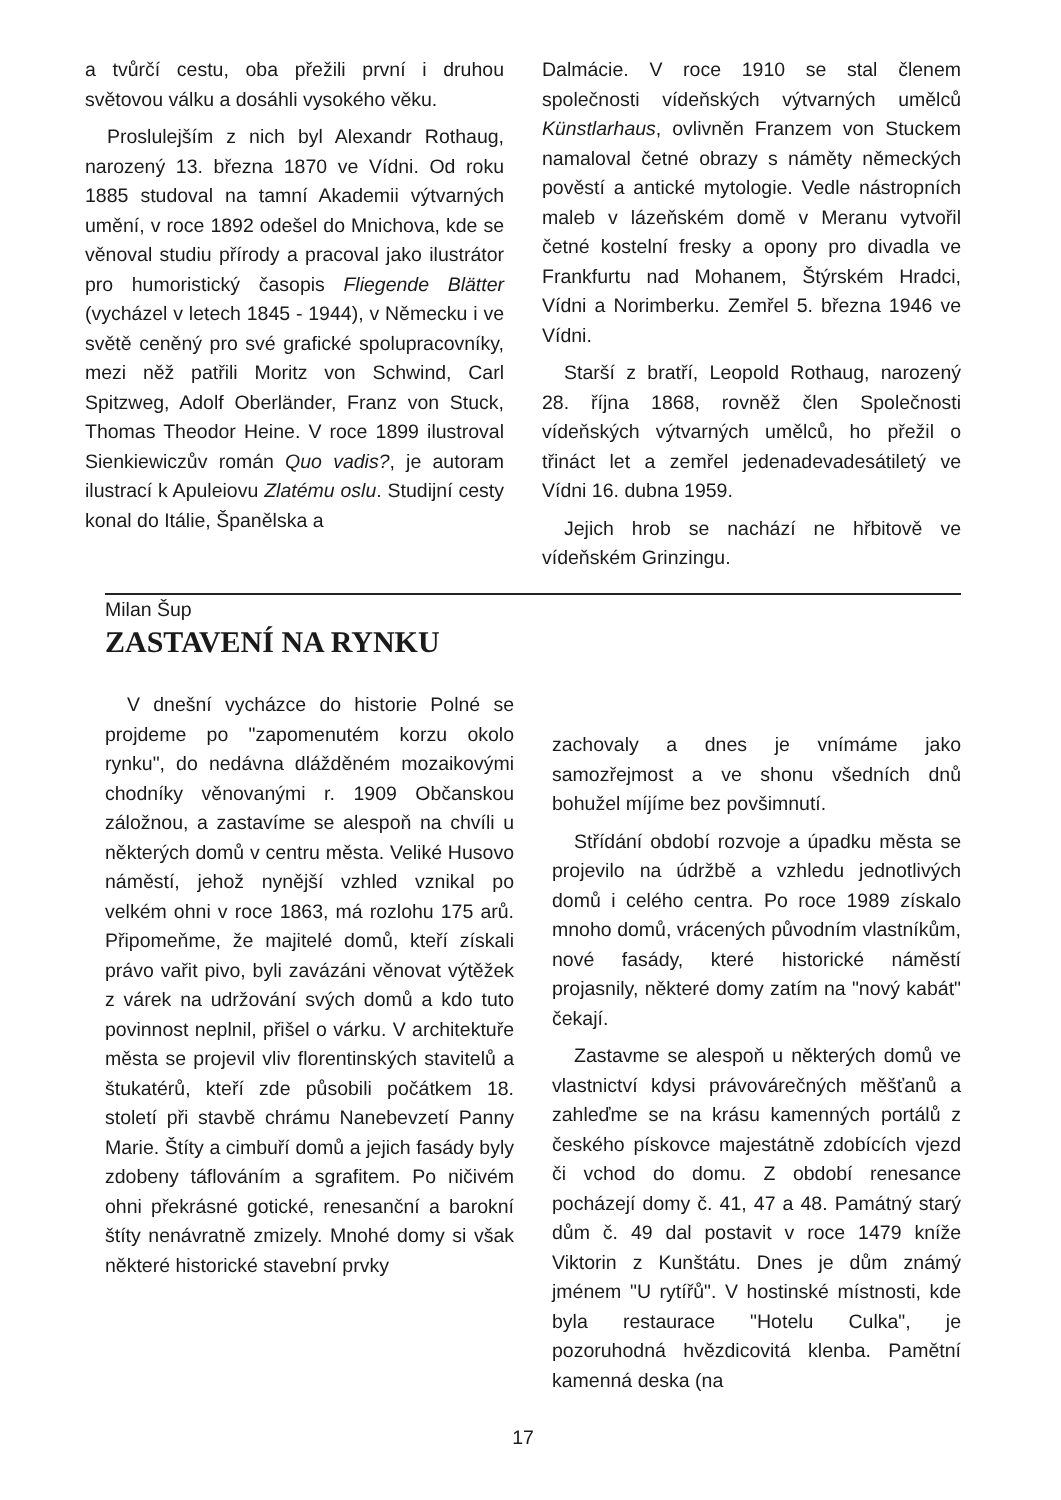a tvůrčí cestu, oba přežili první i druhou světovou válku a dosáhli vysokého věku.
Proslulejším z nich byl Alexandr Rothaug, narozený 13. března 1870 ve Vídni. Od roku 1885 studoval na tamní Akademii výtvarných umění, v roce 1892 odešel do Mnichova, kde se věnoval studiu přírody a pracoval jako ilustrátor pro humoristický časopis Fliegende Blätter (vycházel v letech 1845 - 1944), v Německu i ve světě ceněný pro své grafické spolupracovníky, mezi něž patřili Moritz von Schwind, Carl Spitzweg, Adolf Oberländer, Franz von Stuck, Thomas Theodor Heine. V roce 1899 ilustroval Sienkiewiczův román Quo vadis?, je autoram ilustrací k Apuleiovu Zlatému oslu. Studijní cesty konal do Itálie, Španělska a
Dalmácie. V roce 1910 se stal členem společnosti vídeňských výtvarných umělců Künstlarhaus, ovlivněn Franzem von Stuckem namaloval četné obrazy s náměty německých pověstí a antické mytologie. Vedle nástropních maleb v lázeňském domě v Meranu vytvořil četné kostelní fresky a opony pro divadla ve Frankfurtu nad Mohanem, Štýrském Hradci, Vídni a Norimberku. Zemřel 5. března 1946 ve Vídni.
Starší z bratří, Leopold Rothaug, narozený 28. října 1868, rovněž člen Společnosti vídeňských výtvarných umělců, ho přežil o třináct let a zemřel jedenadevadesátiletý ve Vídni 16. dubna 1959.
Jejich hrob se nachází ne hřbitově ve vídeňském Grinzingu.
Milan Šup
ZASTAVENÍ NA RYNKU
V dnešní vycházce do historie Polné se projdeme po "zapomenutém korzu okolo rynku", do nedávna dlážděném mozaikovými chodníky věnovanými r. 1909 Občanskou záložnou, a zastavíme se alespoň na chvíli u některých domů v centru města. Veliké Husovo náměstí, jehož nynější vzhled vznikal po velkém ohni v roce 1863, má rozlohu 175 arů. Připomeňme, že majitelé domů, kteří získali právo vařit pivo, byli zavázáni věnovat výtěžek z várek na udržování svých domů a kdo tuto povinnost neplnil, přišel o várku. V architektuře města se projevil vliv florentinských stavitelů a štukatérů, kteří zde působili počátkem 18. století při stavbě chrámu Nanebevzetí Panny Marie. Štíty a cimbuří domů a jejich fasády byly zdobeny táflováním a sgrafitem. Po ničivém ohni překrásné gotické, renesanční a barokní štíty nenávratně zmizely. Mnohé domy si však některé historické stavební prvky
zachovaly a dnes je vnímáme jako samozřejmost a ve shonu všedních dnů bohužel míjíme bez povšimnutí.
Střídání období rozvoje a úpadku města se projevilo na údržbě a vzhledu jednotlivých domů i celého centra. Po roce 1989 získalo mnoho domů, vrácených původním vlastníkům, nové fasády, které historické náměstí projasnily, některé domy zatím na "nový kabát" čekají.
Zastavme se alespoň u některých domů ve vlastnictví kdysi právovárečných měšťanů a zahleďme se na krásu kamenných portálů z českého pískovce majestátně zdobících vjezd či vchod do domu. Z období renesance pocházejí domy č. 41, 47 a 48. Památný starý dům č. 49 dal postavit v roce 1479 kníže Viktorin z Kunštátu. Dnes je dům známý jménem "U rytířů". V hostinské místnosti, kde byla restaurace "Hotelu Culka", je pozoruhodná hvězdicovitá klenba. Pamětní kamenná deska (na
17